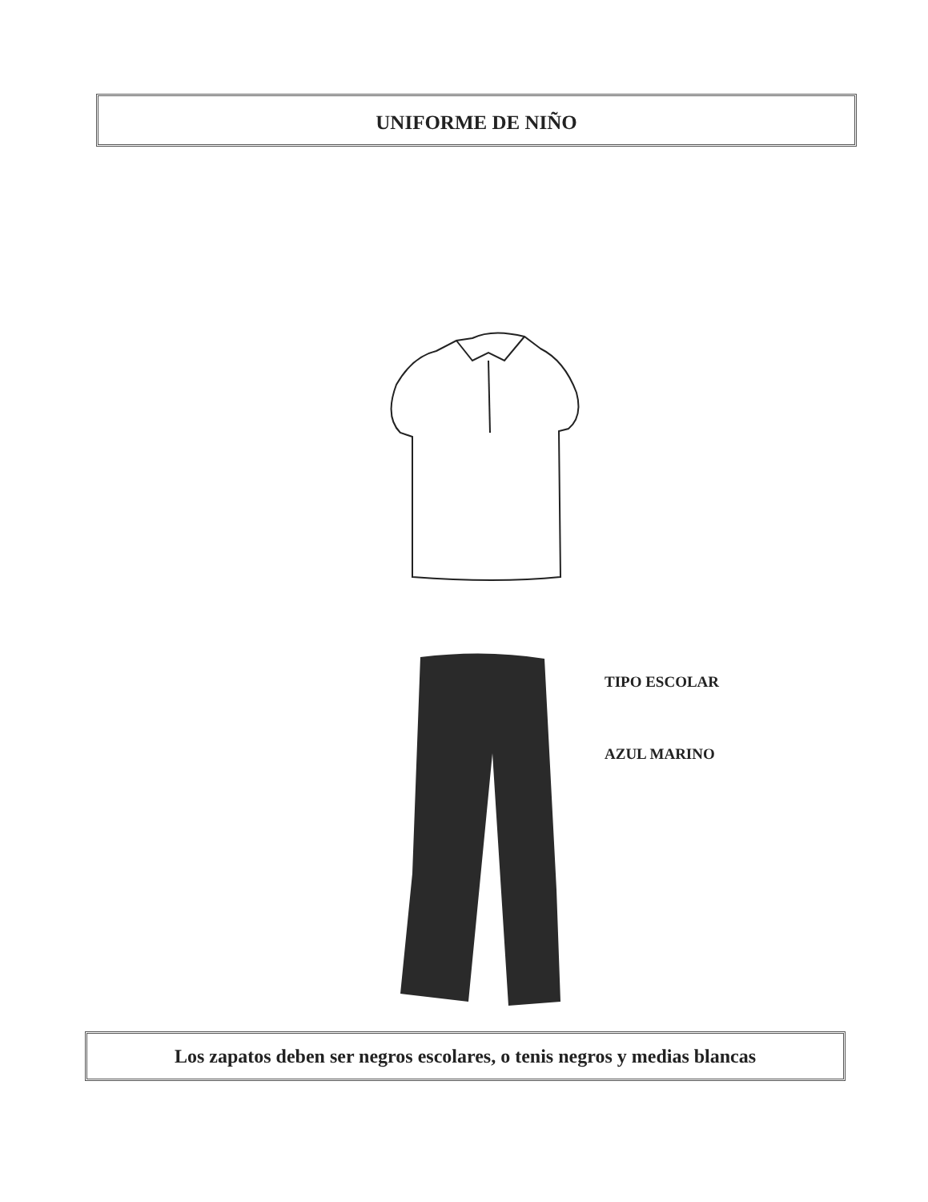UNIFORME DE NIÑO
TIPO ESCOLAR
AZUL MARINO
Los zapatos deben ser negros escolares, o tenis negros y medias blancas